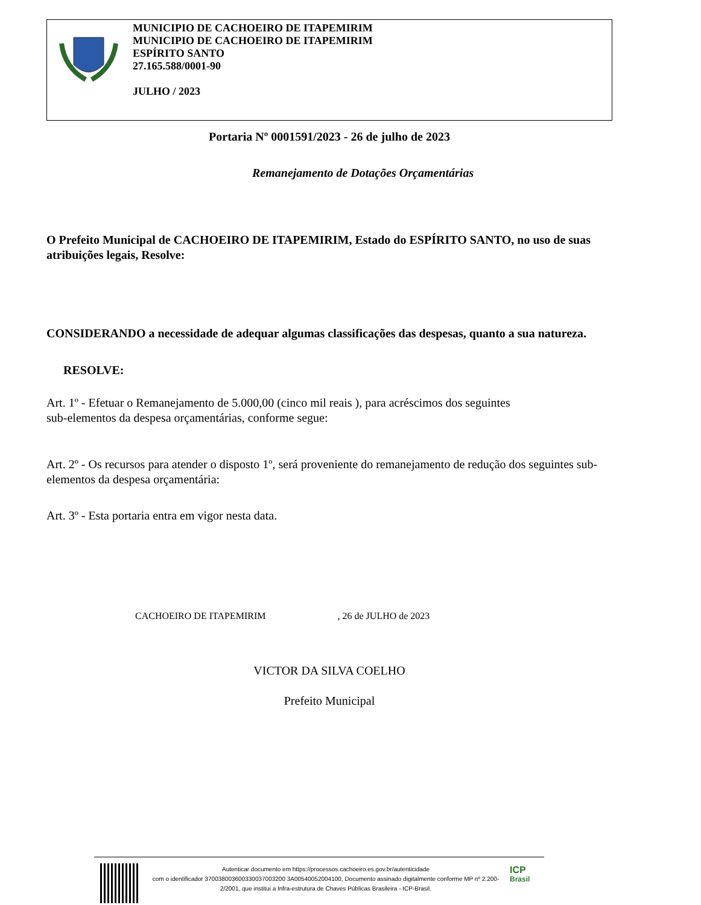MUNICIPIO DE CACHOEIRO DE ITAPEMIRIM
MUNICIPIO DE CACHOEIRO DE ITAPEMIRIM
ESPÍRITO SANTO
27.165.588/0001-90
JULHO / 2023
Portaria Nº 0001591/2023 - 26 de julho de 2023
Remanejamento de Dotações Orçamentárias
O Prefeito Municipal de CACHOEIRO DE ITAPEMIRIM, Estado do ESPÍRITO SANTO, no uso de suas atribuições legais, Resolve:
CONSIDERANDO a necessidade de adequar algumas classificações das despesas, quanto a sua natureza.
RESOLVE:
Art. 1º - Efetuar o Remanejamento de 5.000,00 (cinco mil reais ), para acréscimos dos seguintes
sub-elementos da despesa orçamentárias, conforme segue:
Art. 2º - Os recursos para atender o disposto 1º, será proveniente do remanejamento de redução dos seguintes sub-elementos da despesa orçamentária:
Art. 3º - Esta portaria entra em vigor nesta data.
CACHOEIRO DE ITAPEMIRIM , 26 de JULHO de 2023
VICTOR DA SILVA COELHO
Prefeito Municipal
Autenticar documento em https://processos.cachoeiro.es.gov.br/autenticidade
com o identificador 370038003600330037003200 3A00540052004100, Documento assinado digitalmente conforme MP nº 2.200-2/2001, que institui a Infra-estrutura de Chaves Públicas Brasileira - ICP-Brasil.
ICP
Brasil